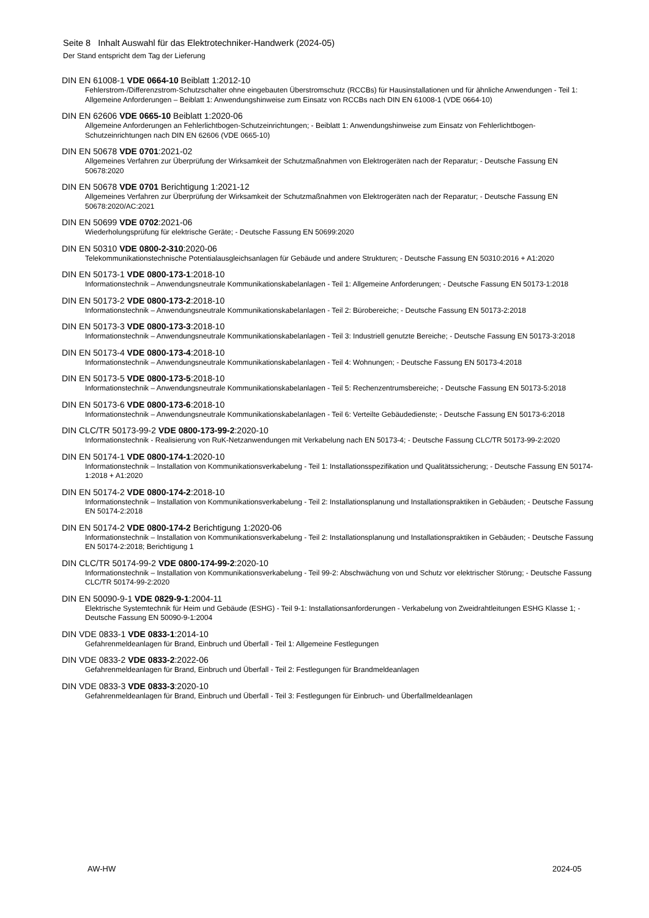Seite 8 Inhalt Auswahl für das Elektrotechniker-Handwerk (2024-05)
Der Stand entspricht dem Tag der Lieferung
DIN EN 61008-1 VDE 0664-10 Beiblatt 1:2012-10
Fehlerstrom-/Differenzstrom-Schutzschalter ohne eingebauten Überstromschutz (RCCBs) für Hausinstallationen und für ähnliche Anwendungen - Teil 1: Allgemeine Anforderungen – Beiblatt 1: Anwendungshinweise zum Einsatz von RCCBs nach DIN EN 61008-1 (VDE 0664-10)
DIN EN 62606 VDE 0665-10 Beiblatt 1:2020-06
Allgemeine Anforderungen an Fehlerlichtbogen-Schutzeinrichtungen; - Beiblatt 1: Anwendungshinweise zum Einsatz von Fehlerlichtbogen-Schutzeinrichtungen nach DIN EN 62606 (VDE 0665-10)
DIN EN 50678 VDE 0701:2021-02
Allgemeines Verfahren zur Überprüfung der Wirksamkeit der Schutzmaßnahmen von Elektrogeräten nach der Reparatur; - Deutsche Fassung EN 50678:2020
DIN EN 50678 VDE 0701 Berichtigung 1:2021-12
Allgemeines Verfahren zur Überprüfung der Wirksamkeit der Schutzmaßnahmen von Elektrogeräten nach der Reparatur; - Deutsche Fassung EN 50678:2020/AC:2021
DIN EN 50699 VDE 0702:2021-06
Wiederholungsprüfung für elektrische Geräte; - Deutsche Fassung EN 50699:2020
DIN EN 50310 VDE 0800-2-310:2020-06
Telekommunikationstechnische Potentialausgleichsanlagen für Gebäude und andere Strukturen; - Deutsche Fassung EN 50310:2016 + A1:2020
DIN EN 50173-1 VDE 0800-173-1:2018-10
Informationstechnik – Anwendungsneutrale Kommunikationskabelanlagen - Teil 1: Allgemeine Anforderungen; - Deutsche Fassung EN 50173-1:2018
DIN EN 50173-2 VDE 0800-173-2:2018-10
Informationstechnik – Anwendungsneutrale Kommunikationskabelanlagen - Teil 2: Bürobereiche; - Deutsche Fassung EN 50173-2:2018
DIN EN 50173-3 VDE 0800-173-3:2018-10
Informationstechnik – Anwendungsneutrale Kommunikationskabelanlagen - Teil 3: Industriell genutzte Bereiche; - Deutsche Fassung EN 50173-3:2018
DIN EN 50173-4 VDE 0800-173-4:2018-10
Informationstechnik – Anwendungsneutrale Kommunikationskabelanlagen - Teil 4: Wohnungen; - Deutsche Fassung EN 50173-4:2018
DIN EN 50173-5 VDE 0800-173-5:2018-10
Informationstechnik – Anwendungsneutrale Kommunikationskabelanlagen - Teil 5: Rechenzentrumsbereiche; - Deutsche Fassung EN 50173-5:2018
DIN EN 50173-6 VDE 0800-173-6:2018-10
Informationstechnik – Anwendungsneutrale Kommunikationskabelanlagen - Teil 6: Verteilte Gebäudedienste; - Deutsche Fassung EN 50173-6:2018
DIN CLC/TR 50173-99-2 VDE 0800-173-99-2:2020-10
Informationstechnik - Realisierung von RuK-Netzanwendungen mit Verkabelung nach EN 50173-4; - Deutsche Fassung CLC/TR 50173-99-2:2020
DIN EN 50174-1 VDE 0800-174-1:2020-10
Informationstechnik – Installation von Kommunikationsverkabelung - Teil 1: Installationsspezifikation und Qualitätssicherung; - Deutsche Fassung EN 50174-1:2018 + A1:2020
DIN EN 50174-2 VDE 0800-174-2:2018-10
Informationstechnik – Installation von Kommunikationsverkabelung - Teil 2: Installationsplanung und Installationspraktiken in Gebäuden; - Deutsche Fassung EN 50174-2:2018
DIN EN 50174-2 VDE 0800-174-2 Berichtigung 1:2020-06
Informationstechnik – Installation von Kommunikationsverkabelung - Teil 2: Installationsplanung und Installationspraktiken in Gebäuden; - Deutsche Fassung EN 50174-2:2018; Berichtigung 1
DIN CLC/TR 50174-99-2 VDE 0800-174-99-2:2020-10
Informationstechnik – Installation von Kommunikationsverkabelung - Teil 99-2: Abschwächung von und Schutz vor elektrischer Störung; - Deutsche Fassung CLC/TR 50174-99-2:2020
DIN EN 50090-9-1 VDE 0829-9-1:2004-11
Elektrische Systemtechnik für Heim und Gebäude (ESHG) - Teil 9-1: Installationsanforderungen - Verkabelung von Zweidrahtleitungen ESHG Klasse 1; - Deutsche Fassung EN 50090-9-1:2004
DIN VDE 0833-1 VDE 0833-1:2014-10
Gefahrenmeldeanlagen für Brand, Einbruch und Überfall - Teil 1: Allgemeine Festlegungen
DIN VDE 0833-2 VDE 0833-2:2022-06
Gefahrenmeldeanlagen für Brand, Einbruch und Überfall - Teil 2: Festlegungen für Brandmeldeanlagen
DIN VDE 0833-3 VDE 0833-3:2020-10
Gefahrenmeldeanlagen für Brand, Einbruch und Überfall - Teil 3: Festlegungen für Einbruch- und Überfallmeldeanlagen
AW-HW 2024-05